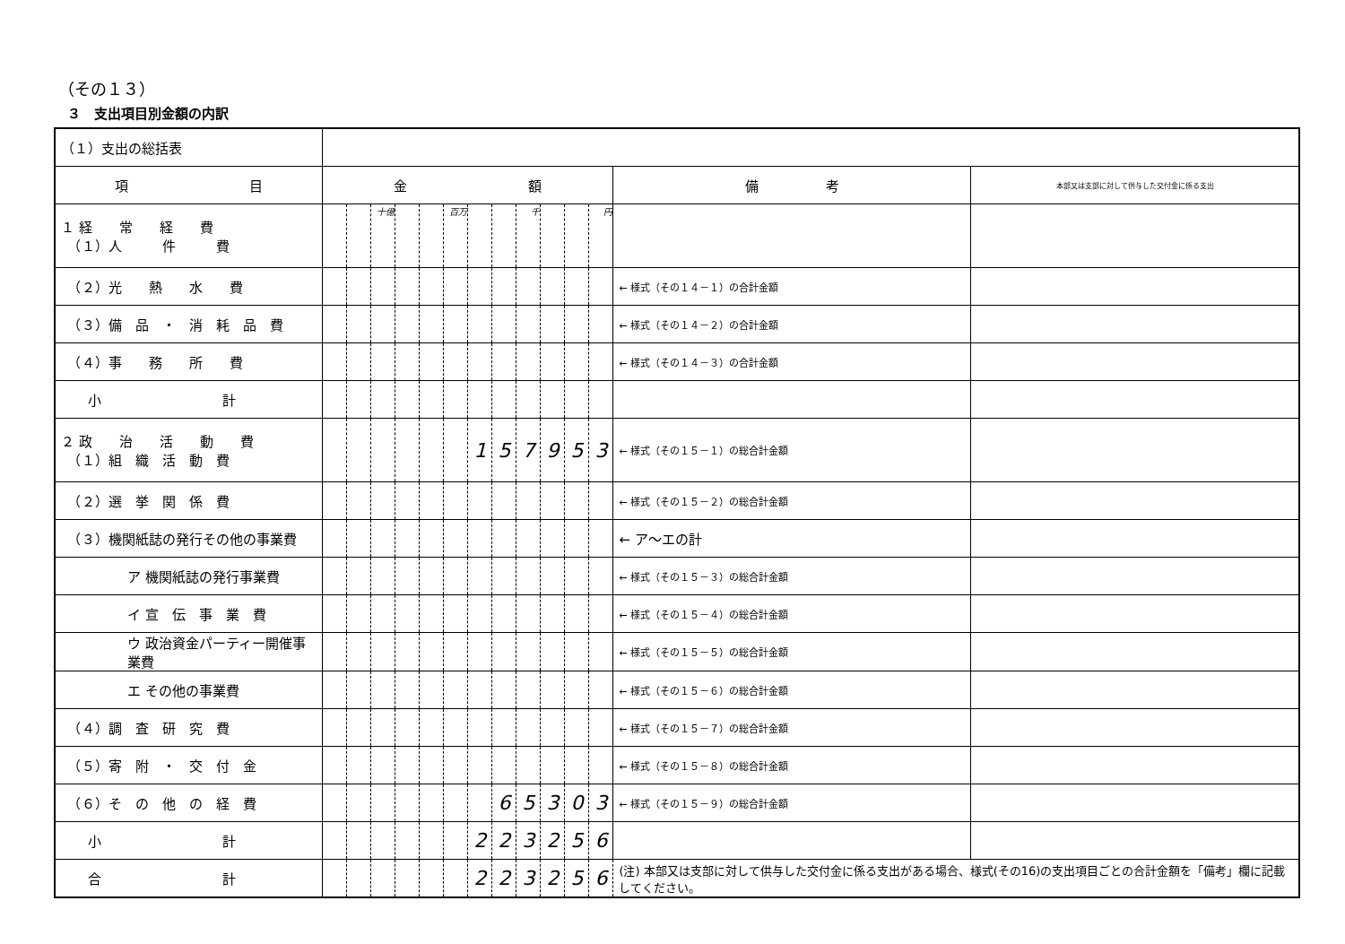（その１３）
３　支出項目別金額の内訳
| （１）支出の総括表 | | | | | | | | | | | | | | |
| 項 目 | 金 額 | | | | | | | | | | | | 備 考 | 本部又は支部に対して供与した交付金に係る支出 |
| １ 経 常 経 費 （１）人 件 費 | | | 十億 | | | 百万 | | | 千 | | | 円 | | |
| （２）光 熱 水 費 | | | | | | | | | | | | | ← 様式（その１４－１）の合計金額 | |
| （３）備 品 ・ 消 耗 品 費 | | | | | | | | | | | | | ← 様式（その１４－２）の合計金額 | |
| （４）事 務 所 費 | | | | | | | | | | | | | ← 様式（その１４－３）の合計金額 | |
| 小 計 | | | | | | | | | | | | | | |
| ２ 政 治 活 動 費 （１）組 織 活 動 費 | | | | | | | 1 | 5 | 7 | 9 | 5 | 3 | ← 様式（その１５－１）の総合計金額 | |
| （２）選 挙 関 係 費 | | | | | | | | | | | | | ← 様式（その１５－２）の総合計金額 | |
| （３）機関紙誌の発行その他の事業費 | | | | | | | | | | | | | ← ア～エの計 | |
| ア 機関紙誌の発行事業費 | | | | | | | | | | | | | ← 様式（その１５－３）の総合計金額 | |
| イ 宣 伝 事 業 費 | | | | | | | | | | | | | ← 様式（その１５－４）の総合計金額 | |
| ウ 政治資金パーティー開催事業費 | | | | | | | | | | | | | ← 様式（その１５－５）の総合計金額 | |
| エ その他の事業費 | | | | | | | | | | | | | ← 様式（その１５－６）の総合計金額 | |
| （４）調 査 研 究 費 | | | | | | | | | | | | | ← 様式（その１５－７）の総合計金額 | |
| （５）寄 附 ・ 交 付 金 | | | | | | | | | | | | | ← 様式（その１５－８）の総合計金額 | |
| （６）そ の 他 の 経 費 | | | | | | | | 6 | 5 | 3 | 0 | 3 | ← 様式（その１５－９）の総合計金額 | |
| 小 計 | | | | | | | 2 | 2 | 3 | 2 | 5 | 6 | | |
| 合 計 | | | | | | | 2 | 2 | 3 | 2 | 5 | 6 | (注) 本部又は支部に対して供与した交付金に係る支出がある場合、様式(その16)の支出項目ごとの合計金額を「備考」欄に記載してください。 | |